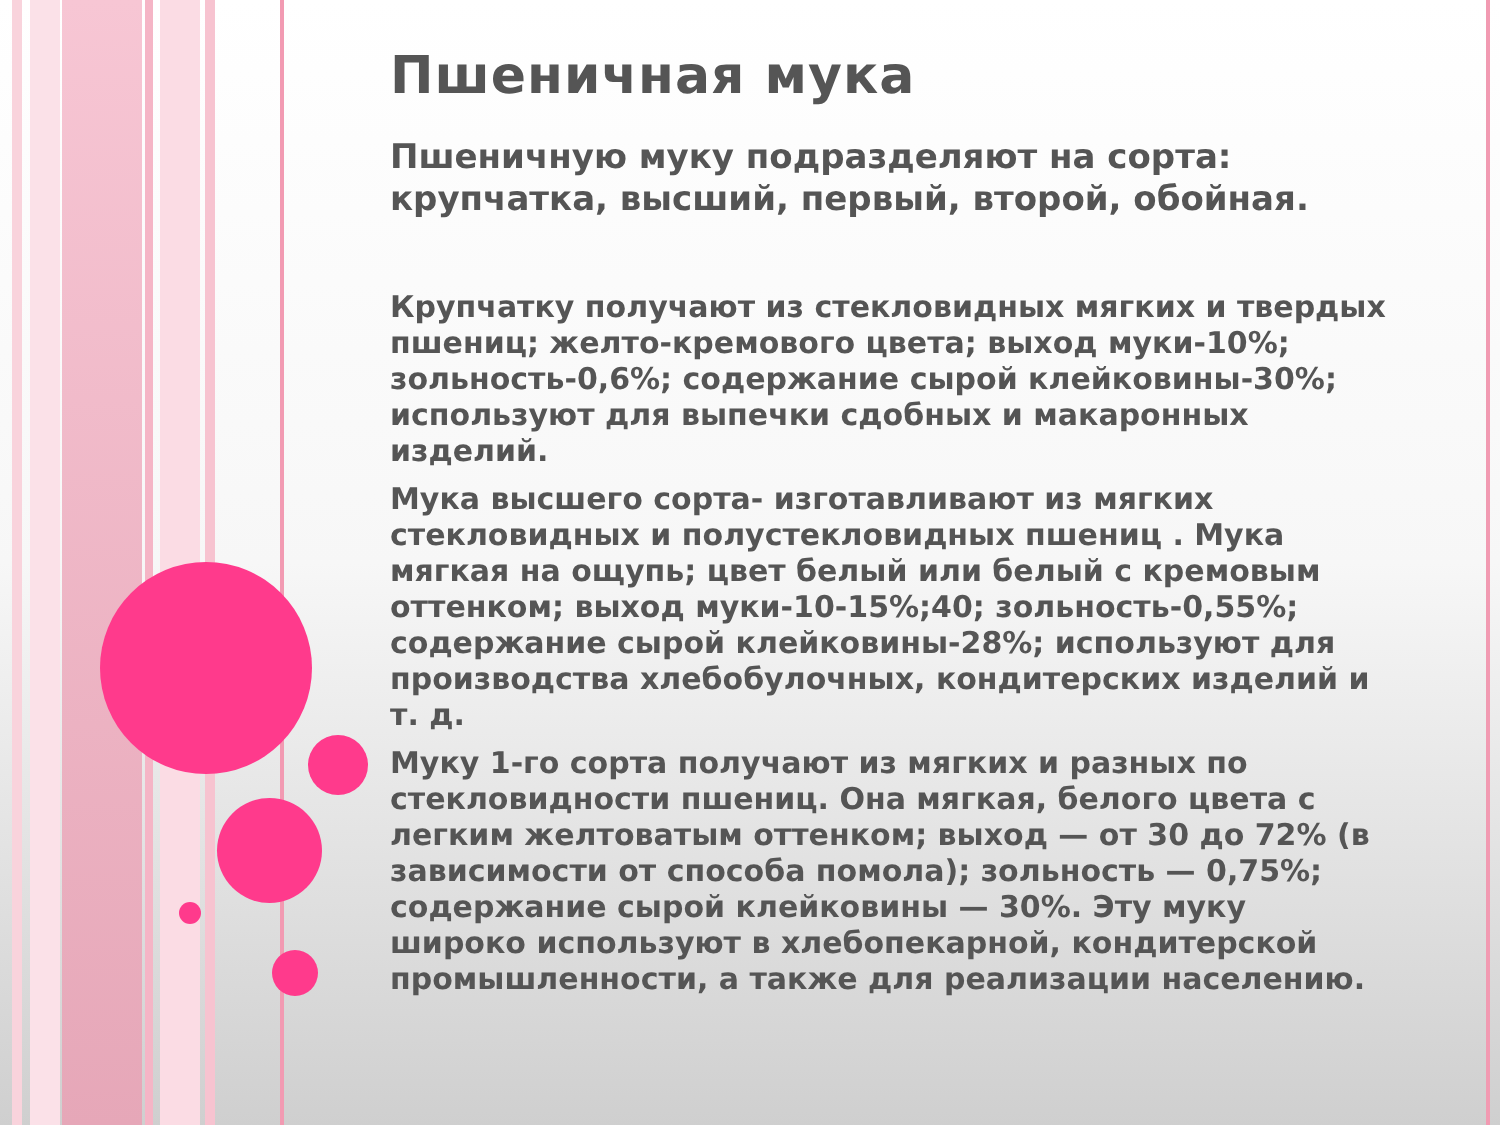Пшеничная мука
Пшеничную муку подразделяют на сорта: крупчатка, высший, первый, второй, обойная.
Крупчатку получают из стекловидных мягких и твердых пшениц; желто-кремового цвета; выход муки-10%; зольность-0,6%; содержание сырой клейковины-30%; используют для выпечки сдобных и макаронных изделий.
Мука высшего сорта- изготавливают из мягких стекловидных и полустекловидных пшениц . Мука мягкая на ощупь; цвет белый или белый с кремовым оттенком; выход муки-10-15%;40; зольность-0,55%; содержание сырой клейковины-28%; используют для производства хлебобулочных, кондитерских изделий и т. д.
Муку 1-го сорта получают из мягких и разных по стекловидности пшениц. Она мягкая, белого цвета с легким желтоватым оттенком; выход — от 30 до 72% (в зависимости от способа помола); зольность — 0,75%; содержание сырой клейковины — 30%. Эту муку широко используют в хлебопекарной, кондитерской промышленности, а также для реализации населению.